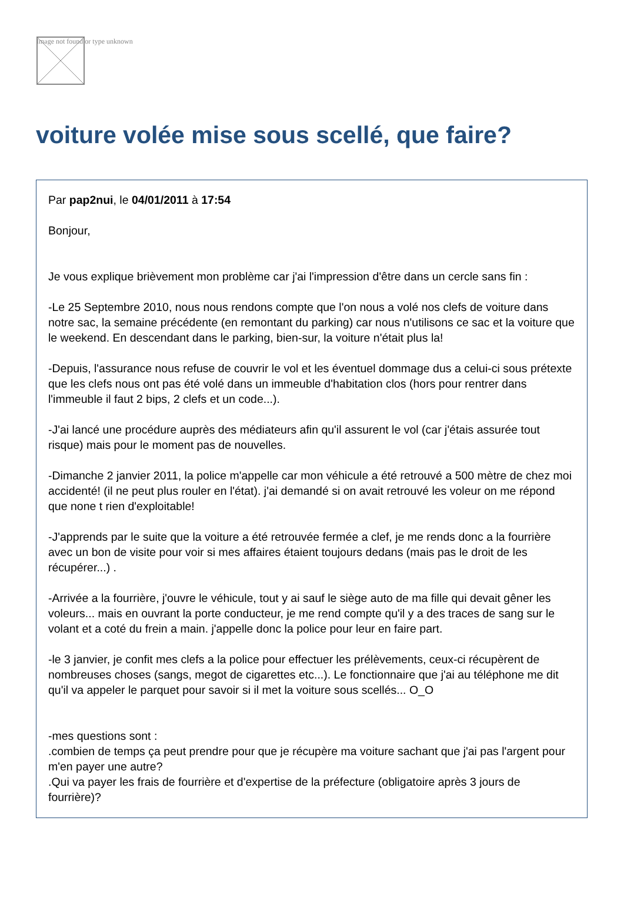Image not found or type unknown
voiture volée mise sous scellé, que faire?
Par pap2nui, le 04/01/2011 à 17:54
Bonjour,
Je vous explique brièvement mon problème car j'ai l'impression d'être dans un cercle sans fin :
-Le 25 Septembre 2010, nous nous rendons compte que l'on nous a volé nos clefs de voiture dans notre sac, la semaine précédente (en remontant du parking) car nous n'utilisons ce sac et la voiture que le weekend. En descendant dans le parking, bien-sur, la voiture n'était plus la!
-Depuis, l'assurance nous refuse de couvrir le vol et les éventuel dommage dus a celui-ci sous prétexte que les clefs nous ont pas été volé dans un immeuble d'habitation clos (hors pour rentrer dans l'immeuble il faut 2 bips, 2 clefs et un code...).
-J'ai lancé une procédure auprès des médiateurs afin qu'il assurent le vol (car j'étais assurée tout risque) mais pour le moment pas de nouvelles.
-Dimanche 2 janvier 2011, la police m'appelle car mon véhicule a été retrouvé a 500 mètre de chez moi accidenté! (il ne peut plus rouler en l'état). j'ai demandé si on avait retrouvé les voleur on me répond que none t rien d'exploitable!
-J'apprends par le suite que la voiture a été retrouvée fermée a clef, je me rends donc a la fourrière avec un bon de visite pour voir si mes affaires étaient toujours dedans (mais pas le droit de les récupérer...) .
-Arrivée a la fourrière, j'ouvre le véhicule, tout y ai sauf le siège auto de ma fille qui devait gêner les voleurs... mais en ouvrant la porte conducteur, je me rend compte qu'il y a des traces de sang sur le volant et a coté du frein a main. j'appelle donc la police pour leur en faire part.
-le 3 janvier, je confit mes clefs a la police pour effectuer les prélèvements, ceux-ci récupèrent de nombreuses choses (sangs, megot de cigarettes etc...). Le fonctionnaire que j'ai au téléphone me dit qu'il va appeler le parquet pour savoir si il met la voiture sous scellés... O_O
-mes questions sont :
.combien de temps ça peut prendre pour que je récupère ma voiture sachant que j'ai pas l'argent pour m'en payer une autre?
.Qui va payer les frais de fourrière et d'expertise de la préfecture (obligatoire après 3 jours de fourrière)?